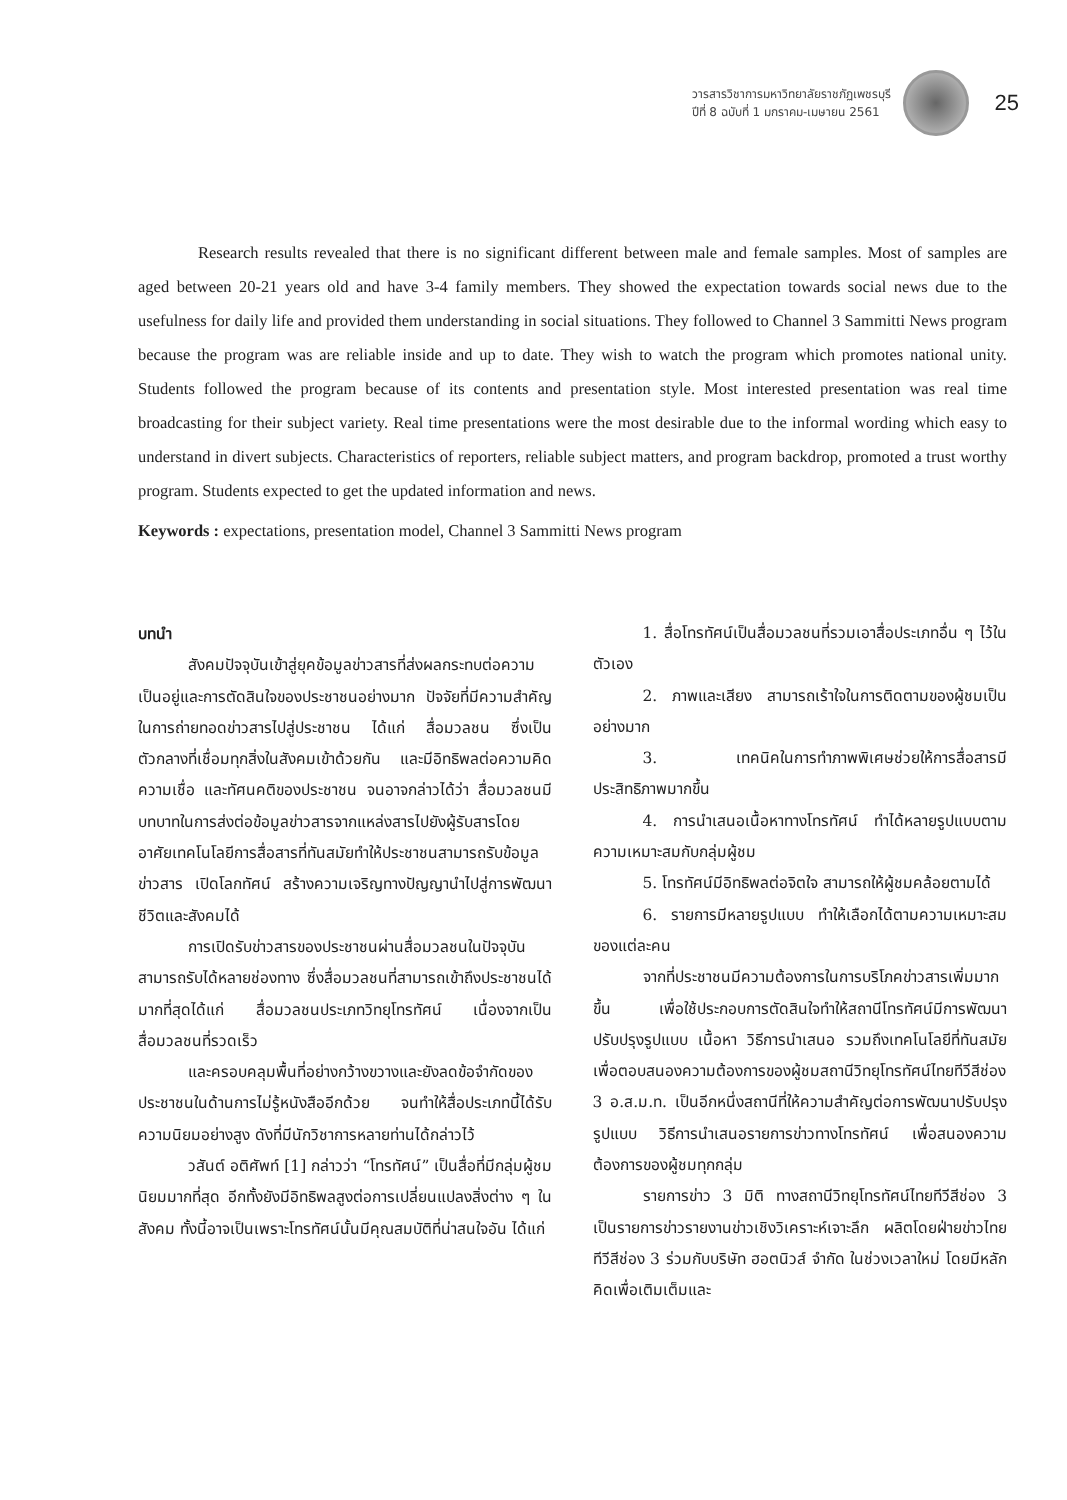วารสารวิชาการมหาวิทยาลัยราชภัฏเพชรบุรี
ปีที่ 8 ฉบับที่ 1 มกราคม-เมษายน 2561
25
Research results revealed that there is no significant different between male and female samples. Most of samples are aged between 20-21 years old and have 3-4 family members. They showed the expectation towards social news due to the usefulness for daily life and provided them understanding in social situations. They followed to Channel 3 Sammitti News program because the program was are reliable inside and up to date. They wish to watch the program which promotes national unity. Students followed the program because of its contents and presentation style. Most interested presentation was real time broadcasting for their subject variety. Real time presentations were the most desirable due to the informal wording which easy to understand in divert subjects. Characteristics of reporters, reliable subject matters, and program backdrop, promoted a trust worthy program. Students expected to get the updated information and news.
Keywords : expectations, presentation model, Channel 3 Sammitti News program
บทนำ
สังคมปัจจุบันเข้าสู่ยุคข้อมูลข่าวสารที่ส่งผลกระทบต่อความเป็นอยู่และการตัดสินใจของประชาชนอย่างมาก ปัจจัยที่มีความสำคัญในการถ่ายทอดข่าวสารไปสู่ประชาชน ได้แก่ สื่อมวลชน ซึ่งเป็นตัวกลางที่เชื่อมทุกสิ่งในสังคมเข้าด้วยกัน และมีอิทธิพลต่อความคิด ความเชื่อ และทัศนคติของประชาชน จนอาจกล่าวได้ว่า สื่อมวลชนมีบทบาทในการส่งต่อข้อมูลข่าวสารจากแหล่งสารไปยังผู้รับสารโดยอาศัยเทคโนโลยีการสื่อสารที่ทันสมัยทำให้ประชาชนสามารถรับข้อมูลข่าวสาร เปิดโลกทัศน์ สร้างความเจริญทางปัญญานำไปสู่การพัฒนาชีวิตและสังคมได้
การเปิดรับข่าวสารของประชาชนผ่านสื่อมวลชนในปัจจุบันสามารถรับได้หลายช่องทาง ซึ่งสื่อมวลชนที่สามารถเข้าถึงประชาชนได้มากที่สุดได้แก่ สื่อมวลชนประเภทวิทยุโทรทัศน์ เนื่องจากเป็นสื่อมวลชนที่รวดเร็ว
และครอบคลุมพื้นที่อย่างกว้างขวางและยังลดข้อจำกัดของประชาชนในด้านการไม่รู้หนังสืออีกด้วย จนทำให้สื่อประเภทนี้ได้รับความนิยมอย่างสูง ดังที่มีนักวิชาการหลายท่านได้กล่าวไว้
วสันต์ อติศัพท์ [1] กล่าวว่า “โทรทัศน์” เป็นสื่อที่มีกลุ่มผู้ชมนิยมมากที่สุด อีกทั้งยังมีอิทธิพลสูงต่อการเปลี่ยนแปลงสิ่งต่าง ๆ ในสังคม ทั้งนี้อาจเป็นเพราะโทรทัศน์นั้นมีคุณสมบัติที่น่าสนใจอัน ได้แก่
1. สื่อโทรทัศน์เป็นสื่อมวลชนที่รวมเอาสื่อประเภทอื่น ๆ ไว้ในตัวเอง
2. ภาพและเสียง สามารถเร้าใจในการติดตามของผู้ชมเป็นอย่างมาก
3. เทคนิคในการทำภาพพิเศษช่วยให้การสื่อสารมีประสิทธิภาพมากขึ้น
4. การนำเสนอเนื้อหาทางโทรทัศน์ ทำได้หลายรูปแบบตามความเหมาะสมกับกลุ่มผู้ชม
5. โทรทัศน์มีอิทธิพลต่อจิตใจ สามารถให้ผู้ชมคล้อยตามได้
6. รายการมีหลายรูปแบบ ทำให้เลือกได้ตามความเหมาะสมของแต่ละคน
จากที่ประชาชนมีความต้องการในการบริโภคข่าวสารเพิ่มมากขึ้น เพื่อใช้ประกอบการตัดสินใจทำให้สถานีโทรทัศน์มีการพัฒนาปรับปรุงรูปแบบ เนื้อหา วิธีการนำเสนอ รวมถึงเทคโนโลยีที่ทันสมัย เพื่อตอบสนองความต้องการของผู้ชมสถานีวิทยุโทรทัศน์ไทยทีวีสีช่อง 3 อ.ส.ม.ท. เป็นอีกหนึ่งสถานีที่ให้ความสำคัญต่อการพัฒนาปรับปรุงรูปแบบ วิธีการนำเสนอรายการข่าวทางโทรทัศน์ เพื่อสนองความต้องการของผู้ชมทุกกลุ่ม
รายการข่าว 3 มิติ ทางสถานีวิทยุโทรทัศน์ไทยทีวีสีช่อง 3 เป็นรายการข่าวรายงานข่าวเชิงวิเคราะห์เจาะลึก ผลิตโดยฝ่ายข่าวไทยทีวีสีช่อง 3 ร่วมกับบริษัท ฮอตนิวส์ จำกัด ในช่วงเวลาใหม่ โดยมีหลักคิดเพื่อเติมเต็มและ